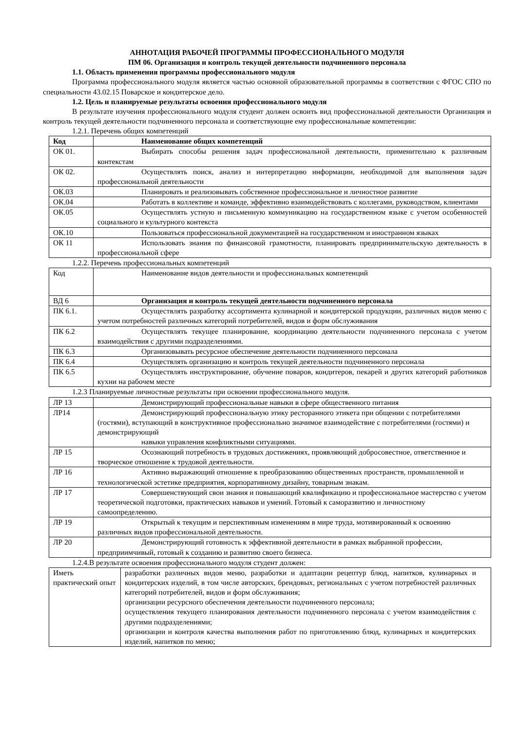АННОТАЦИЯ РАБОЧЕЙ ПРОГРАММЫ ПРОФЕССИОНАЛЬНОГО МОДУЛЯ
ПМ 06. Организация и контроль текущей деятельности подчиненного персонала
1.1. Область применения программы профессионального модуля
Программа профессионального модуля является частью основной образовательной программы в соответствии с ФГОС СПО по специальности 43.02.15 Поварское и кондитерское дело.
1.2. Цель и планируемые результаты освоения профессионального модуля
В результате изучения профессионального модуля студент должен освоить вид профессиональной деятельности Организация и контроль текущей деятельности подчиненного персонала и соответствующие ему профессиональные компетенции:
1.2.1. Перечень общих компетенций
| Код | Наименование общих компетенций |
| ОК 01. | Выбирать способы решения задач профессиональной деятельности, применительно к различным контекстам |
| ОК 02. | Осуществлять поиск, анализ и интерпретацию информации, необходимой для выполнения задач профессиональной деятельности |
| ОК.03 | Планировать и реализовывать собственное профессиональное и личностное развитие |
| ОК.04 | Работать в коллективе и команде, эффективно взаимодействовать с коллегами, руководством, клиентами |
| ОК.05 | Осуществлять устную и письменную коммуникацию на государственном языке с учетом особенностей социального и культурного контекста |
| ОК.10 | Пользоваться профессиональной документацией на государственном и иностранном языках |
| ОК 11 | Использовать знания по финансовой грамотности, планировать предпринимательскую деятельность в профессиональной сфере |
1.2.2. Перечень профессиональных компетенций
| Код | Наименование видов деятельности и профессиональных компетенций |
| ВД 6 | Организация и контроль текущей деятельности подчиненного персонала |
| ПК 6.1. | Осуществлять разработку ассортимента кулинарной и кондитерской продукции, различных видов меню с учетом потребностей различных категорий потребителей, видов и форм обслуживания |
| ПК 6.2 | Осуществлять текущее планирование, координацию деятельности подчиненного персонала с учетом взаимодействия с другими подразделениями. |
| ПК 6.3 | Организовывать ресурсное обеспечение деятельности подчиненного персонала |
| ПК 6.4 | Осуществлять организацию и контроль текущей деятельности подчиненного персонала |
| ПК 6.5 | Осуществлять инструктирование, обучение поваров, кондитеров, пекарей и других категорий работников кухни на рабочем месте |
1.2.3 Планируемые личностные результаты при освоении профессионального модуля.
| ЛР 13 | Демонстрирующий профессиональные навыки в сфере общественного питания |
| ЛР14 | Демонстрирующий профессиональную этику ресторанного этикета при общении с потребителями (гостями), вступающий в конструктивное профессионально значимое взаимодействие с потребителями (гостями) и демонстрирующий навыки управления конфликтными ситуациями. |
| ЛР 15 | Осознающий потребность в трудовых достижениях, проявляющий добросовестное, ответственное и творческое отношение к трудовой деятельности. |
| ЛР 16 | Активно выражающий отношение к преобразованию общественных пространств, промышленной и технологической эстетике предприятия, корпоративному дизайну, товарным знакам. |
| ЛР 17 | Совершенствующий свои знания и повышающий квалификацию и профессиональное мастерство с учетом теоретической подготовки, практических навыков и умений. Готовый к саморазвитию и личностному самоопределению. |
| ЛР 19 | Открытый к текущим и перспективным изменениям в мире труда, мотивированный к освоению различных видов профессиональной деятельности. |
| ЛР 20 | Демонстрирующий готовность к эффективной деятельности в рамках выбранной профессии, предприимчивый, готовый к созданию и развитию своего бизнеса. |
1.2.4.В результате освоения профессионального модуля студент должен:
| Иметь практический опыт | разработки различных видов меню, разработки и адаптации рецептур блюд, напитков, кулинарных и кондитерских изделий, в том числе авторских, брендовых, региональных с учетом потребностей различных категорий потребителей, видов и форм обслуживания; организации ресурсного обеспечения деятельности подчиненного персонала; осуществления текущего планирования деятельности подчиненного персонала с учетом взаимодействия с другими подразделениями; организации и контроля качества выполнения работ по приготовлению блюд, кулинарных и кондитерских изделий, напитков по меню; |